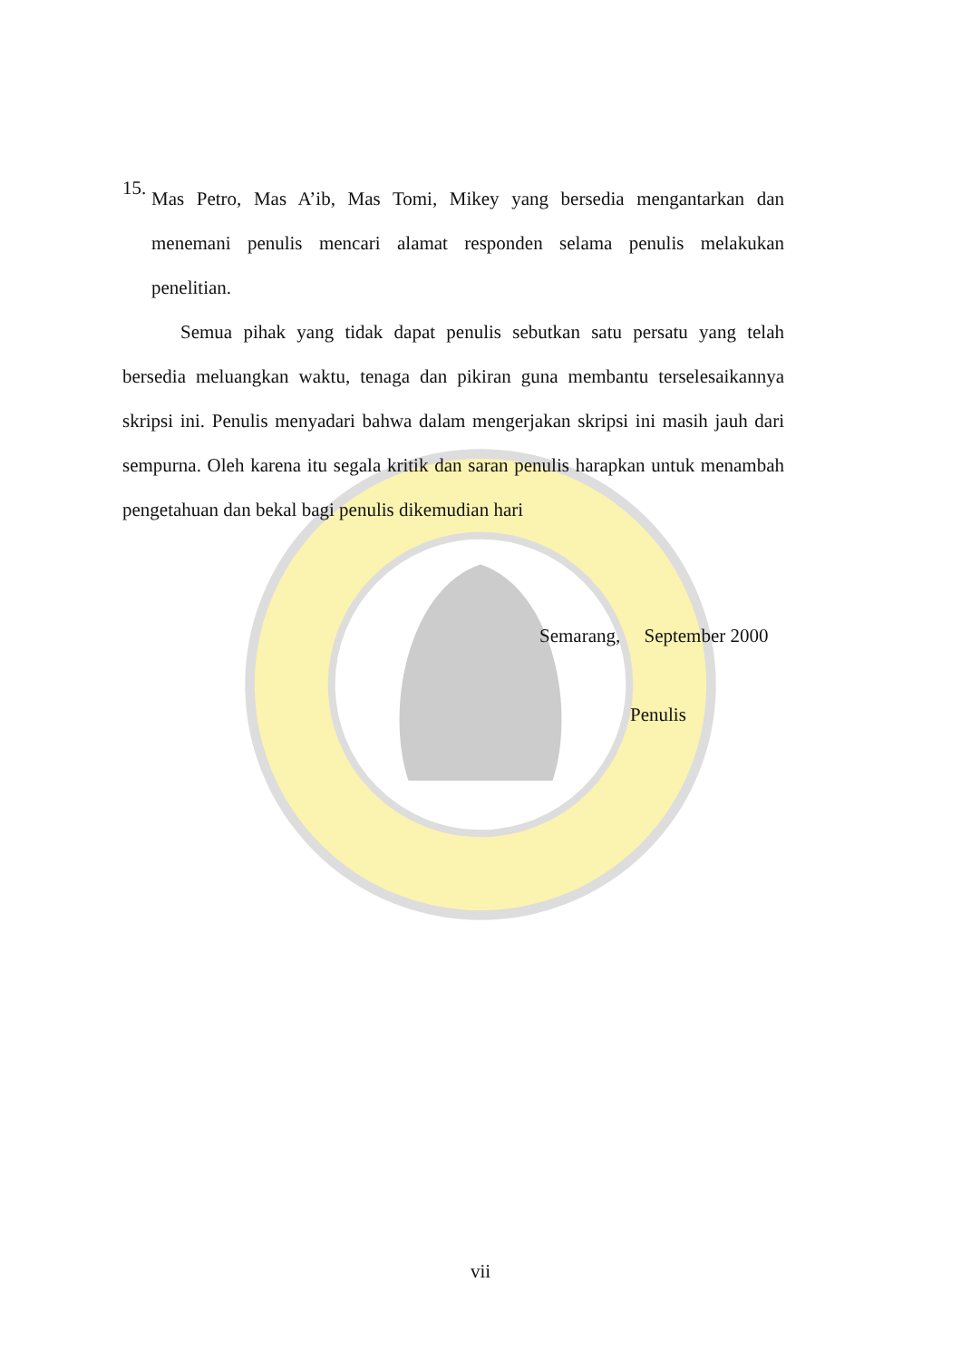15.
Mas Petro, Mas A’ib, Mas Tomi, Mikey yang bersedia mengantarkan dan menemani penulis mencari alamat responden selama penulis melakukan penelitian.
Semua pihak yang tidak dapat penulis sebutkan satu persatu yang telah bersedia meluangkan waktu, tenaga dan pikiran guna membantu terselesaikannya skripsi ini. Penulis menyadari bahwa dalam mengerjakan skripsi ini masih jauh dari sempurna. Oleh karena itu segala kritik dan saran penulis harapkan untuk menambah pengetahuan dan bekal bagi penulis dikemudian hari
Semarang, September 2000
Penulis
vii